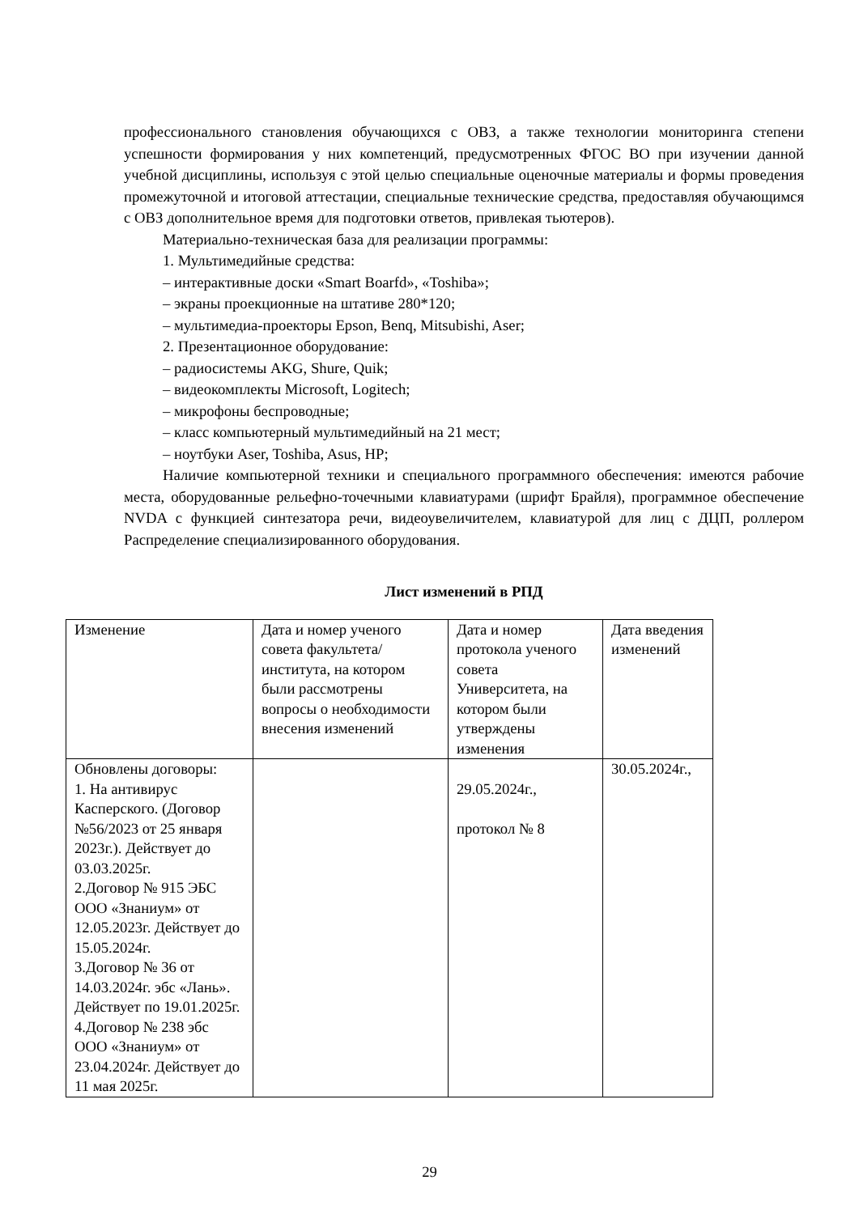профессионального становления обучающихся с ОВЗ, а также технологии мониторинга степени успешности формирования у них компетенций, предусмотренных ФГОС ВО при изучении данной учебной дисциплины, используя с этой целью специальные оценочные материалы и формы проведения промежуточной и итоговой аттестации, специальные технические средства, предоставляя обучающимся с ОВЗ дополнительное время для подготовки ответов, привлекая тьютеров).
Материально-техническая база для реализации программы:
1. Мультимедийные средства:
– интерактивные доски «Smart Boarfd», «Toshiba»;
– экраны проекционные на штативе 280*120;
– мультимедиа-проекторы Epson, Benq, Mitsubishi, Aser;
2. Презентационное оборудование:
– радиосистемы AKG, Shure, Quik;
– видеокомплекты Microsoft, Logitech;
– микрофоны беспроводные;
– класс компьютерный мультимедийный на 21 мест;
– ноутбуки Aser, Toshiba, Asus, HP;
Наличие компьютерной техники и специального программного обеспечения: имеются рабочие места, оборудованные рельефно-точечными клавиатурами (шрифт Брайля), программное обеспечение NVDA с функцией синтезатора речи, видеоувеличителем, клавиатурой для лиц с ДЦП, роллером Распределение специализированного оборудования.
Лист изменений в РПД
| Изменение | Дата и номер ученого совета факультета/института, на котором были рассмотрены вопросы о необходимости внесения изменений | Дата и номер протокола ученого совета Университета, на котором были утверждены изменения | Дата введения изменений |
| Обновлены договоры: 1. На антивирус Касперского. (Договор №56/2023 от 25 января 2023г.). Действует до 03.03.2025г. 2.Договор № 915 ЭБС ООО «Знаниум» от 12.05.2023г. Действует до 15.05.2024г. 3.Договор № 36 от 14.03.2024г. эбс «Лань». Действует по 19.01.2025г. 4.Договор № 238 эбс ООО «Знаниум» от 23.04.2024г. Действует до 11 мая 2025г. | | 29.05.2024г., протокол № 8 | 30.05.2024г., |
29